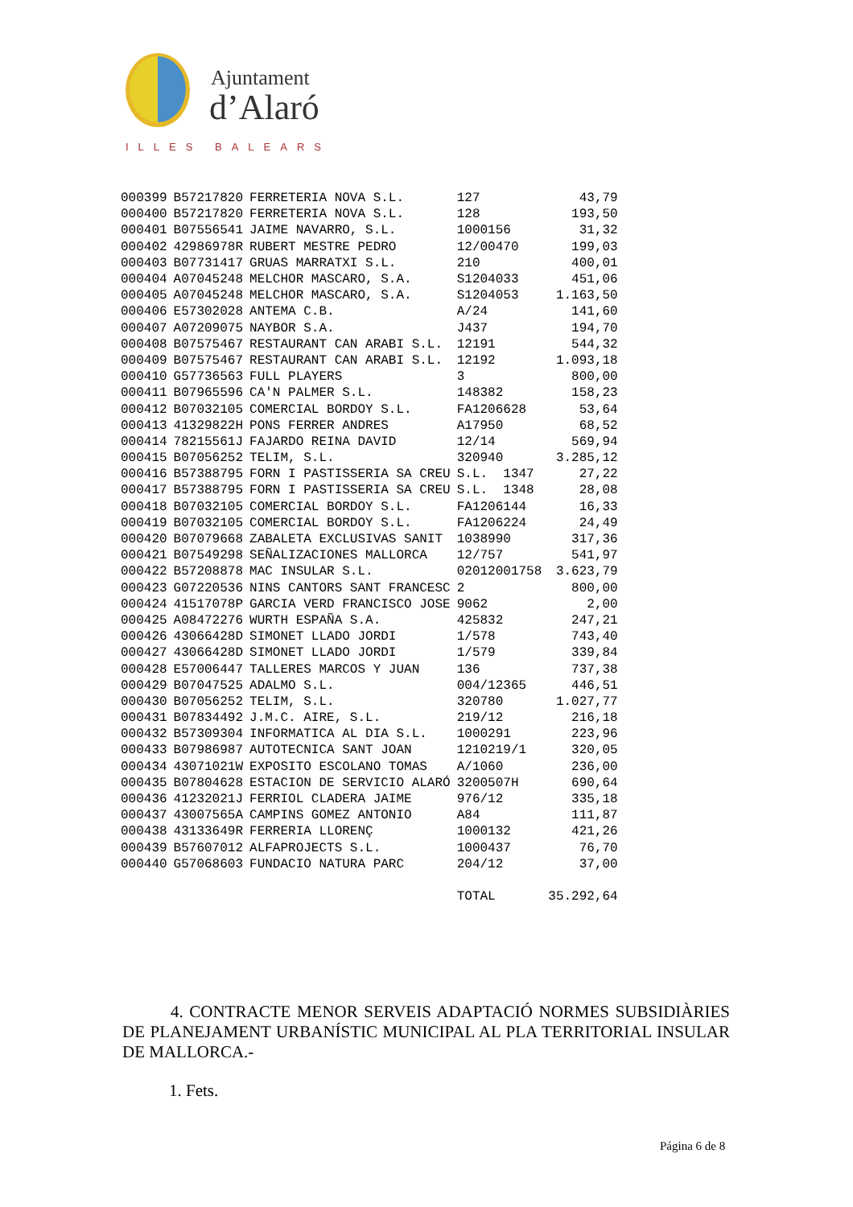Ajuntament
d’Alaró
ILLES BALEARS
| 000399 | B57217820 | FERRETERIA NOVA S.L. | 127 | 43,79 |
| 000400 | B57217820 | FERRETERIA NOVA S.L. | 128 | 193,50 |
| 000401 | B07556541 | JAIME NAVARRO, S.L. | 1000156 | 31,32 |
| 000402 | 42986978R | RUBERT MESTRE PEDRO | 12/00470 | 199,03 |
| 000403 | B07731417 | GRUAS MARRATXI S.L. | 210 | 400,01 |
| 000404 | A07045248 | MELCHOR MASCARO, S.A. | S1204033 | 451,06 |
| 000405 | A07045248 | MELCHOR MASCARO, S.A. | S1204053 | 1.163,50 |
| 000406 | E57302028 | ANTEMA C.B. | A/24 | 141,60 |
| 000407 | A07209075 | NAYBOR S.A. | J437 | 194,70 |
| 000408 | B07575467 | RESTAURANT CAN ARABI S.L. | 12191 | 544,32 |
| 000409 | B07575467 | RESTAURANT CAN ARABI S.L. | 12192 | 1.093,18 |
| 000410 | G57736563 | FULL PLAYERS | 3 | 800,00 |
| 000411 | B07965596 | CA'N PALMER S.L. | 148382 | 158,23 |
| 000412 | B07032105 | COMERCIAL BORDOY S.L. | FA1206628 | 53,64 |
| 000413 | 41329822H | PONS FERRER ANDRES | A17950 | 68,52 |
| 000414 | 78215561J | FAJARDO REINA DAVID | 12/14 | 569,94 |
| 000415 | B07056252 | TELIM, S.L. | 320940 | 3.285,12 |
| 000416 | B57388795 | FORN I PASTISSERIA SA CREU | S.L. 1347 | 27,22 |
| 000417 | B57388795 | FORN I PASTISSERIA SA CREU | S.L. 1348 | 28,08 |
| 000418 | B07032105 | COMERCIAL BORDOY S.L. | FA1206144 | 16,33 |
| 000419 | B07032105 | COMERCIAL BORDOY S.L. | FA1206224 | 24,49 |
| 000420 | B07079668 | ZABALETA EXCLUSIVAS SANIT | 1038990 | 317,36 |
| 000421 | B07549298 | SEÑALIZACIONES MALLORCA | 12/757 | 541,97 |
| 000422 | B57208878 | MAC INSULAR S.L. | 02012001758 | 3.623,79 |
| 000423 | G07220536 | NINS CANTORS SANT FRANCESC | 2 | 800,00 |
| 000424 | 41517078P | GARCIA VERD FRANCISCO JOSE | 9062 | 2,00 |
| 000425 | A08472276 | WURTH ESPAÑA S.A. | 425832 | 247,21 |
| 000426 | 43066428D | SIMONET LLADO JORDI | 1/578 | 743,40 |
| 000427 | 43066428D | SIMONET LLADO JORDI | 1/579 | 339,84 |
| 000428 | E57006447 | TALLERES MARCOS Y JUAN | 136 | 737,38 |
| 000429 | B07047525 | ADALMO S.L. | 004/12365 | 446,51 |
| 000430 | B07056252 | TELIM, S.L. | 320780 | 1.027,77 |
| 000431 | B07834492 | J.M.C. AIRE, S.L. | 219/12 | 216,18 |
| 000432 | B57309304 | INFORMATICA AL DIA S.L. | 1000291 | 223,96 |
| 000433 | B07986987 | AUTOTECNICA SANT JOAN | 1210219/1 | 320,05 |
| 000434 | 43071021W | EXPOSITO ESCOLANO TOMAS | A/1060 | 236,00 |
| 000435 | B07804628 | ESTACION DE SERVICIO ALARÓ | 3200507H | 690,64 |
| 000436 | 41232021J | FERRIOL CLADERA JAIME | 976/12 | 335,18 |
| 000437 | 43007565A | CAMPINS GOMEZ ANTONIO | A84 | 111,87 |
| 000438 | 43133649R | FERRERIA LLORENÇ | 1000132 | 421,26 |
| 000439 | B57607012 | ALFAPROJECTS S.L. | 1000437 | 76,70 |
| 000440 | G57068603 | FUNDACIO NATURA PARC | 204/12 | 37,00 |
| | | | TOTAL | 35.292,64 |
4. CONTRACTE MENOR SERVEIS ADAPTACIÓ NORMES SUBSIDIÀRIES DE PLANEJAMENT URBANÍSTIC MUNICIPAL AL PLA TERRITORIAL INSULAR DE MALLORCA.-
1. Fets.
Página 6 de 8